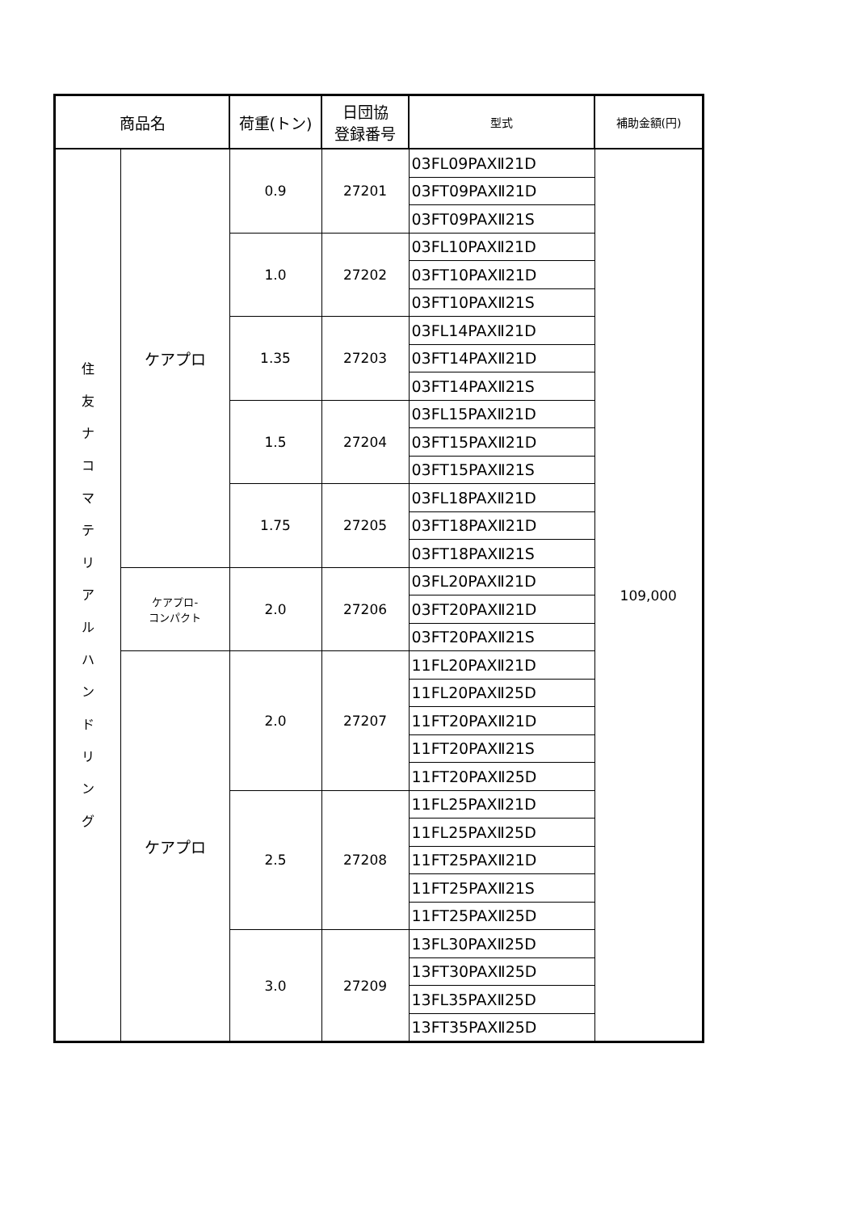| 商品名 | | 荷重(トン) | 日団協 登録番号 | 型式 | 補助金額(円) |
| --- | --- | --- | --- | --- | --- |
| 住 友 ナ コ マ テ リ ア ル ハ ン ド リ ン グ | ケアプロ | 0.9 | 27201 | 03FL09PAXⅡ21D | 109,000 |
| | | | | 03FT09PAXⅡ21D | |
| | | | | 03FT09PAXⅡ21S | |
| | | 1.0 | 27202 | 03FL10PAXⅡ21D | |
| | | | | 03FT10PAXⅡ21D | |
| | | | | 03FT10PAXⅡ21S | |
| | | 1.35 | 27203 | 03FL14PAXⅡ21D | |
| | | | | 03FT14PAXⅡ21D | |
| | | | | 03FT14PAXⅡ21S | |
| | | 1.5 | 27204 | 03FL15PAXⅡ21D | |
| | | | | 03FT15PAXⅡ21D | |
| | | | | 03FT15PAXⅡ21S | |
| | | 1.75 | 27205 | 03FL18PAXⅡ21D | |
| | | | | 03FT18PAXⅡ21D | |
| | | | | 03FT18PAXⅡ21S | |
| | ケアプロ- コンパクト | 2.0 | 27206 | 03FL20PAXⅡ21D | |
| | | | | 03FT20PAXⅡ21D | |
| | | | | 03FT20PAXⅡ21S | |
| | ケアプロ | 2.0 | 27207 | 11FL20PAXⅡ21D | |
| | | | | 11FL20PAXⅡ25D | |
| | | | | 11FT20PAXⅡ21D | |
| | | | | 11FT20PAXⅡ21S | |
| | | | | 11FT20PAXⅡ25D | |
| | | 2.5 | 27208 | 11FL25PAXⅡ21D | |
| | | | | 11FL25PAXⅡ25D | |
| | | | | 11FT25PAXⅡ21D | |
| | | | | 11FT25PAXⅡ21S | |
| | | | | 11FT25PAXⅡ25D | |
| | | 3.0 | 27209 | 13FL30PAXⅡ25D | |
| | | | | 13FT30PAXⅡ25D | |
| | | | | 13FL35PAXⅡ25D | |
| | | | | 13FT35PAXⅡ25D | |